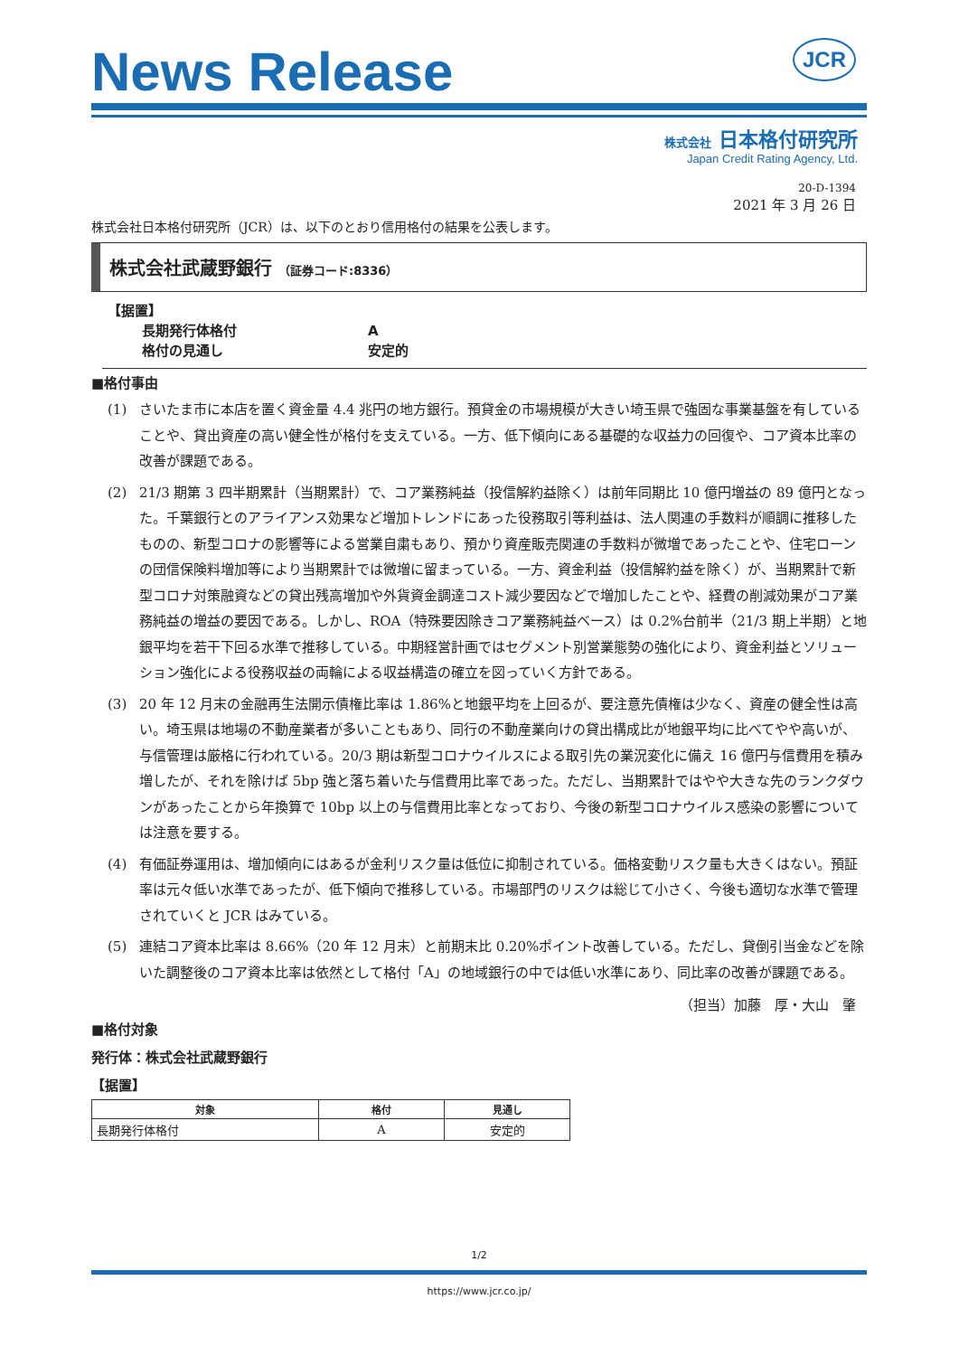JCR
News Release
株式会社 日本格付研究所
Japan Credit Rating Agency, Ltd.
20-D-1394
2021 年 3 月 26 日
株式会社日本格付研究所（JCR）は、以下のとおり信用格付の結果を公表します。
株式会社武蔵野銀行 （証券コード:8336）
【据置】
長期発行体格付
A
格付の見通し
安定的
■格付事由
(1) さいたま市に本店を置く資金量 4.4 兆円の地方銀行。預貸金の市場規模が大きい埼玉県で強固な事業基盤を有していることや、貸出資産の高い健全性が格付を支えている。一方、低下傾向にある基礎的な収益力の回復や、コア資本比率の改善が課題である。
(2) 21/3 期第 3 四半期累計（当期累計）で、コア業務純益（投信解約益除く）は前年同期比 10 億円増益の 89 億円となった。千葉銀行とのアライアンス効果など増加トレンドにあった役務取引等利益は、法人関連の手数料が順調に推移したものの、新型コロナの影響等による営業自粛もあり、預かり資産販売関連の手数料が微増であったことや、住宅ローンの団信保険料増加等により当期累計では微増に留まっている。一方、資金利益（投信解約益を除く）が、当期累計で新型コロナ対策融資などの貸出残高増加や外貨資金調達コスト減少要因などで増加したことや、経費の削減効果がコア業務純益の増益の要因である。しかし、ROA（特殊要因除きコア業務純益ベース）は 0.2%台前半（21/3 期上半期）と地銀平均を若干下回る水準で推移している。中期経営計画ではセグメント別営業態勢の強化により、資金利益とソリューション強化による役務収益の両輪による収益構造の確立を図っていく方針である。
(3) 20 年 12 月末の金融再生法開示債権比率は 1.86%と地銀平均を上回るが、要注意先債権は少なく、資産の健全性は高い。埼玉県は地場の不動産業者が多いこともあり、同行の不動産業向けの貸出構成比が地銀平均に比べてやや高いが、与信管理は厳格に行われている。20/3 期は新型コロナウイルスによる取引先の業況変化に備え 16 億円与信費用を積み増したが、それを除けば 5bp 強と落ち着いた与信費用比率であった。ただし、当期累計ではやや大きな先のランクダウンがあったことから年換算で 10bp 以上の与信費用比率となっており、今後の新型コロナウイルス感染の影響については注意を要する。
(4) 有価証券運用は、増加傾向にはあるが金利リスク量は低位に抑制されている。価格変動リスク量も大きくはない。預証率は元々低い水準であったが、低下傾向で推移している。市場部門のリスクは総じて小さく、今後も適切な水準で管理されていくと JCR はみている。
(5) 連結コア資本比率は 8.66%（20 年 12 月末）と前期末比 0.20%ポイント改善している。ただし、貸倒引当金などを除いた調整後のコア資本比率は依然として格付「A」の地域銀行の中では低い水準にあり、同比率の改善が課題である。
（担当）加藤　厚・大山　肇
■格付対象
発行体：株式会社武蔵野銀行
【据置】
| 対象 | 格付 | 見通し |
| --- | --- | --- |
| 長期発行体格付 | A | 安定的 |
1/2
https://www.jcr.co.jp/